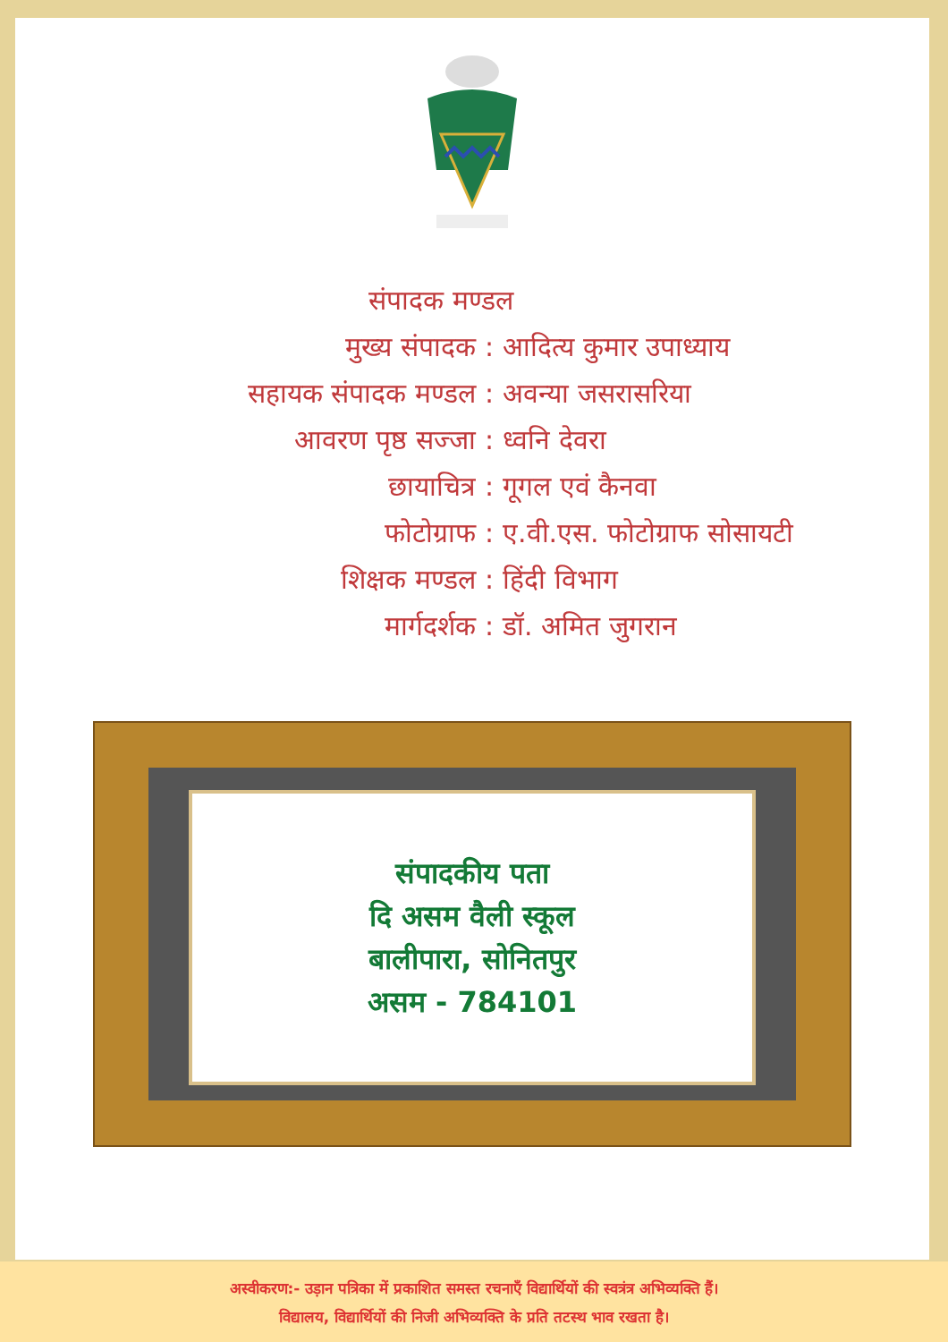संपादक मण्डल
मुख्य संपादक : आदित्य कुमार उपाध्याय
सहायक संपादक मण्डल : अवन्या जसरासरिया
आवरण पृष्ठ सज्जा : ध्वनि देवरा
छायाचित्र : गूगल एवं कैनवा
फोटोग्राफ : ए.वी.एस. फोटोग्राफ सोसायटी
शिक्षक मण्डल : हिंदी विभाग
मार्गदर्शक : डॉ. अमित जुगरान
संपादकीय पता
दि असम वैली स्कूल
बालीपारा, सोनितपुर
असम - 784101
अस्वीकरण:- उड़ान पत्रिका में प्रकाशित समस्त रचनाएँ विद्यार्थियों की स्वत्रंत्र अभिव्यक्ति हैं।
विद्यालय, विद्यार्थियों की निजी अभिव्यक्ति के प्रति तटस्थ भाव रखता है।